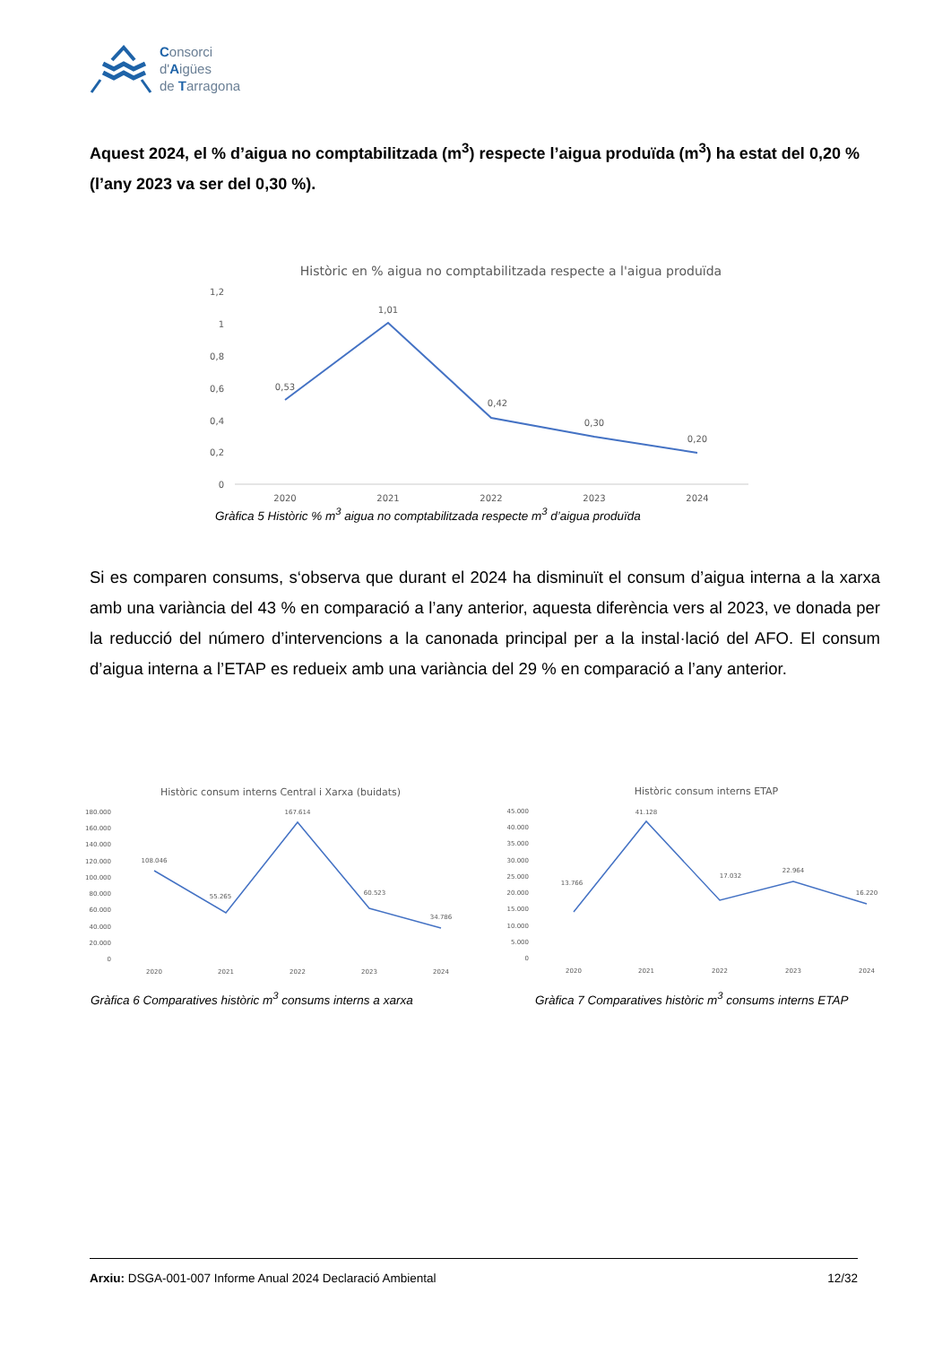Consorci
d'Aigües
de Tarragona
Aquest 2024, el % d’aigua no comptabilitzada (m<sup>3</sup>) respecte l’aigua produïda (m<sup>3</sup>) ha estat del 0,20 % (l’any 2023 va ser del 0,30 %).
Històric en % aigua no comptabilitzada respecte a l'aigua produïda
1,2
1
0,8
0,6
0,4
0,2
0
0,53
1,01
0,42
0,30
0,20
2020
2021
2022
2023
2024
Gràfica 5 Històric % m<sup>3</sup> aigua no comptabilitzada respecte m<sup>3</sup> d’aigua produïda
Si es comparen consums, s‘observa que durant el 2024 ha disminuït el consum d’aigua interna a la xarxa amb una variància del 43 % en comparació a l’any anterior, aquesta diferència vers al 2023, ve donada per la reducció del número d’intervencions a la canonada principal per a la instal·lació del AFO. El consum d’aigua interna a l’ETAP es redueix amb una variància del 29 % en comparació a l’any anterior.
Històric consum interns Central i Xarxa (buidats)
180.000
160.000
140.000
120.000
100.000
80.000
60.000
40.000
20.000
0
108.046
55.265
167.614
60.523
34.786
2020
2021
2022
2023
2024
Gràfica 6 Comparatives històric m<sup>3</sup> consums interns a xarxa
Històric consum interns ETAP
45.000
40.000
35.000
30.000
25.000
20.000
15.000
10.000
5.000
0
13.766
41.128
17.032
22.964
16.220
2020
2021
2022
2023
2024
Gràfica 7 Comparatives històric m<sup>3</sup> consums interns ETAP
Arxiu: DSGA-001-007 Informe Anual 2024 Declaració Ambiental 12/32